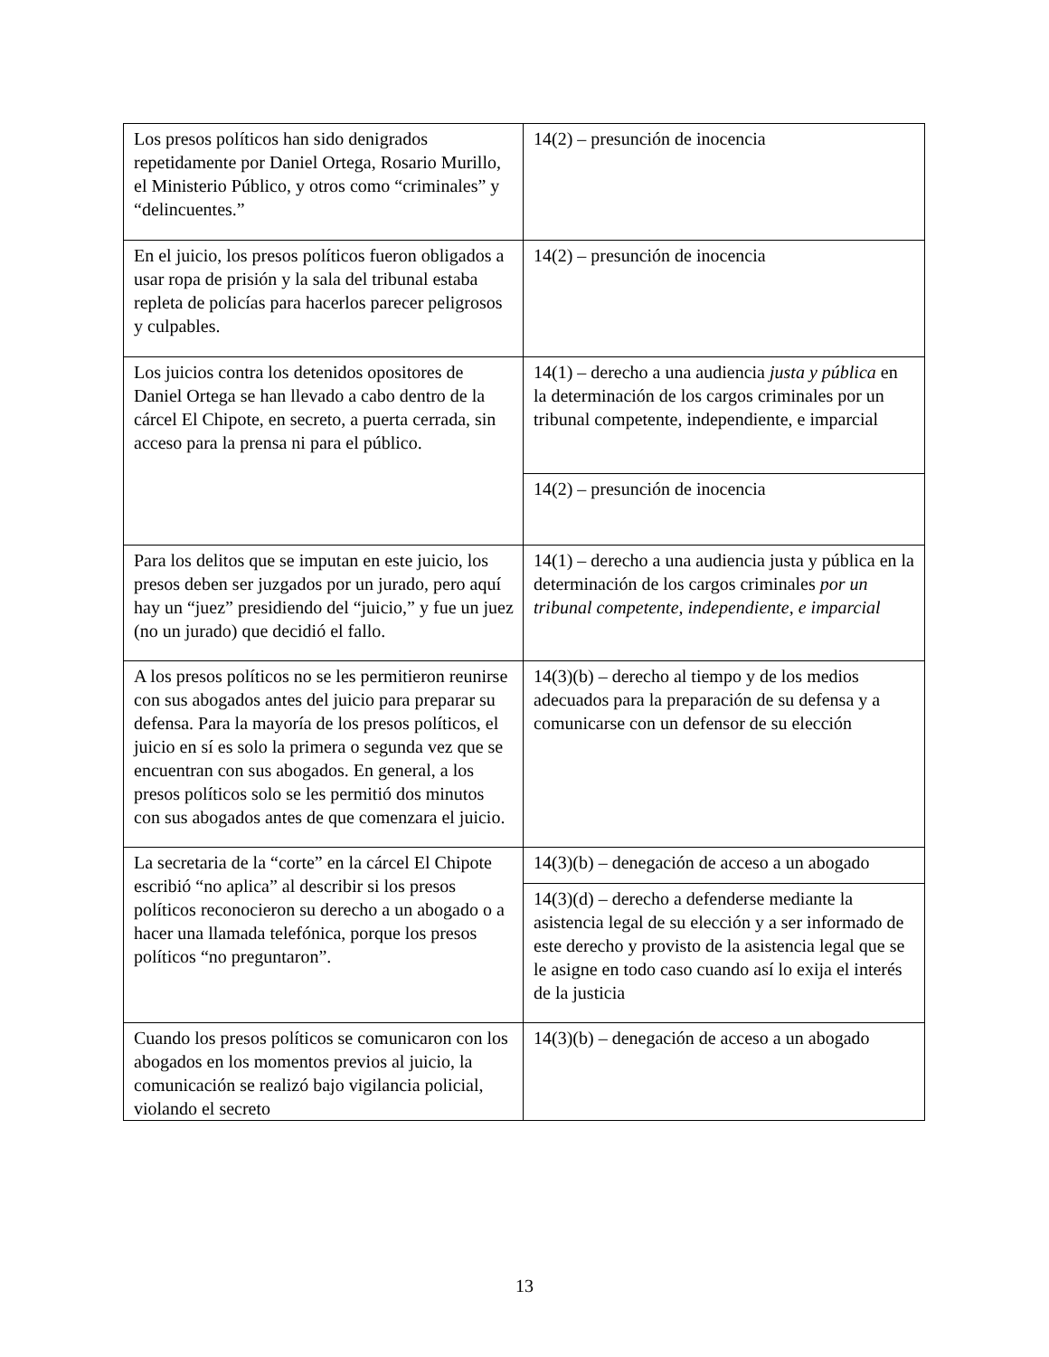| Los presos políticos han sido denigrados repetidamente por Daniel Ortega, Rosario Murillo, el Ministerio Público, y otros como “criminales” y “delincuentes.” | 14(2) – presunción de inocencia |
| En el juicio, los presos políticos fueron obligados a usar ropa de prisión y la sala del tribunal estaba repleta de policías para hacerlos parecer peligrosos y culpables. | 14(2) – presunción de inocencia |
| Los juicios contra los detenidos opositores de Daniel Ortega se han llevado a cabo dentro de la cárcel El Chipote, en secreto, a puerta cerrada, sin acceso para la prensa ni para el público. | 14(1) – derecho a una audiencia justa y pública en la determinación de los cargos criminales por un tribunal competente, independiente, e imparcial |
| | 14(2) – presunción de inocencia |
| Para los delitos que se imputan en este juicio, los presos deben ser juzgados por un jurado, pero aquí hay un “juez” presidiendo del “juicio,” y fue un juez (no un jurado) que decidió el fallo. | 14(1) – derecho a una audiencia justa y pública en la determinación de los cargos criminales por un tribunal competente, independiente, e imparcial |
| A los presos políticos no se les permitieron reunirse con sus abogados antes del juicio para preparar su defensa. Para la mayoría de los presos políticos, el juicio en sí es solo la primera o segunda vez que se encuentran con sus abogados. En general, a los presos políticos solo se les permitió dos minutos con sus abogados antes de que comenzara el juicio. | 14(3)(b) – derecho al tiempo y de los medios adecuados para la preparación de su defensa y a comunicarse con un defensor de su elección |
| La secretaria de la “corte” en la cárcel El Chipote escribió “no aplica” al describir si los presos políticos reconocieron su derecho a un abogado o a hacer una llamada telefónica, porque los presos políticos “no preguntaron”. | 14(3)(b) – denegación de acceso a un abogado |
| | 14(3)(d) – derecho a defenderse mediante la asistencia legal de su elección y a ser informado de este derecho y provisto de la asistencia legal que se le asigne en todo caso cuando así lo exija el interés de la justicia |
| Cuando los presos políticos se comunicaron con los abogados en los momentos previos al juicio, la comunicación se realizó bajo vigilancia policial, violando el secreto | 14(3)(b) – denegación de acceso a un abogado |
13